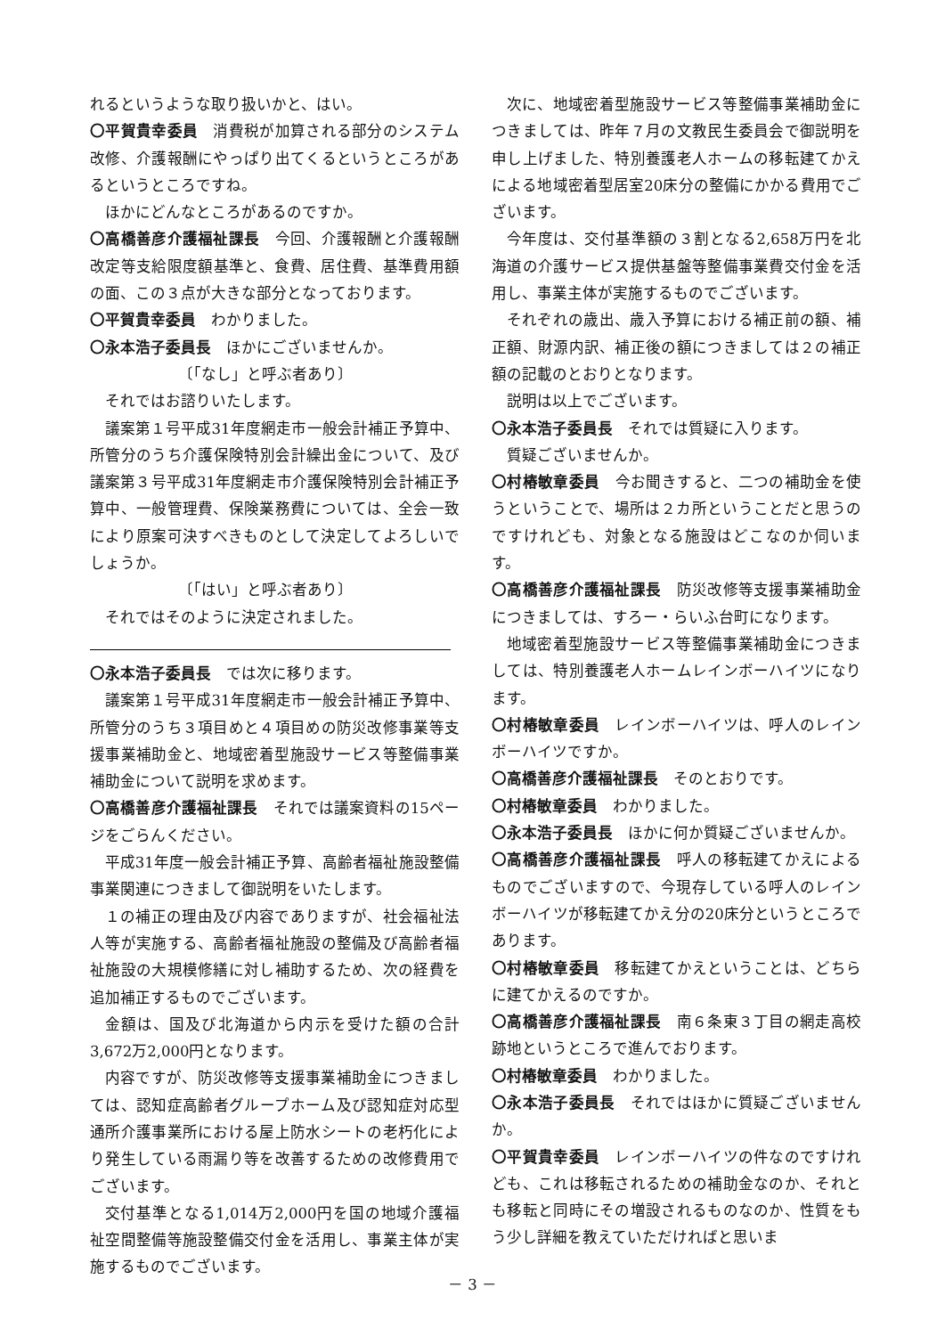れるというような取り扱いかと、はい。
〇平賀貴幸委員　消費税が加算される部分のシステム改修、介護報酬にやっぱり出てくるというところがあるというところですね。
ほかにどんなところがあるのですか。
〇高橋善彦介護福祉課長　今回、介護報酬と介護報酬改定等支給限度額基準と、食費、居住費、基準費用額の面、この３点が大きな部分となっております。
〇平賀貴幸委員　わかりました。
〇永本浩子委員長　ほかにございませんか。
〔「なし」と呼ぶ者あり〕
それではお諮りいたします。
議案第１号平成31年度網走市一般会計補正予算中、所管分のうち介護保険特別会計繰出金について、及び議案第３号平成31年度網走市介護保険特別会計補正予算中、一般管理費、保険業務費については、全会一致により原案可決すべきものとして決定してよろしいでしょうか。
〔「はい」と呼ぶ者あり〕
それではそのように決定されました。
〇永本浩子委員長　では次に移ります。
議案第１号平成31年度網走市一般会計補正予算中、所管分のうち３項目めと４項目めの防災改修事業等支援事業補助金と、地域密着型施設サービス等整備事業補助金について説明を求めます。
〇高橋善彦介護福祉課長　それでは議案資料の15ページをごらんください。
平成31年度一般会計補正予算、高齢者福祉施設整備事業関連につきまして御説明をいたします。
１の補正の理由及び内容でありますが、社会福祉法人等が実施する、高齢者福祉施設の整備及び高齢者福祉施設の大規模修繕に対し補助するため、次の経費を追加補正するものでございます。
金額は、国及び北海道から内示を受けた額の合計3,672万2,000円となります。
内容ですが、防災改修等支援事業補助金につきましては、認知症高齢者グループホーム及び認知症対応型通所介護事業所における屋上防水シートの老朽化により発生している雨漏り等を改善するための改修費用でございます。
交付基準となる1,014万2,000円を国の地域介護福祉空間整備等施設整備交付金を活用し、事業主体が実施するものでございます。
次に、地域密着型施設サービス等整備事業補助金につきましては、昨年７月の文教民生委員会で御説明を申し上げました、特別養護老人ホームの移転建てかえによる地域密着型居室20床分の整備にかかる費用でございます。
今年度は、交付基準額の３割となる2,658万円を北海道の介護サービス提供基盤等整備事業費交付金を活用し、事業主体が実施するものでございます。
それぞれの歳出、歳入予算における補正前の額、補正額、財源内訳、補正後の額につきましては２の補正額の記載のとおりとなります。
説明は以上でございます。
〇永本浩子委員長　それでは質疑に入ります。
質疑ございませんか。
〇村椿敏章委員　今お聞きすると、二つの補助金を使うということで、場所は２カ所ということだと思うのですけれども、対象となる施設はどこなのか伺います。
〇高橋善彦介護福祉課長　防災改修等支援事業補助金につきましては、すろー・らいふ台町になります。
地域密着型施設サービス等整備事業補助金につきましては、特別養護老人ホームレインボーハイツになります。
〇村椿敏章委員　レインボーハイツは、呼人のレインボーハイツですか。
〇高橋善彦介護福祉課長　そのとおりです。
〇村椿敏章委員　わかりました。
〇永本浩子委員長　ほかに何か質疑ございませんか。
〇高橋善彦介護福祉課長　呼人の移転建てかえによるものでございますので、今現存している呼人のレインボーハイツが移転建てかえ分の20床分というところであります。
〇村椿敏章委員　移転建てかえということは、どちらに建てかえるのですか。
〇高橋善彦介護福祉課長　南６条東３丁目の網走高校跡地というところで進んでおります。
〇村椿敏章委員　わかりました。
〇永本浩子委員長　それではほかに質疑ございませんか。
〇平賀貴幸委員　レインボーハイツの件なのですけれども、これは移転されるための補助金なのか、それとも移転と同時にその増設されるものなのか、性質をもう少し詳細を教えていただければと思いま
－ 3 －